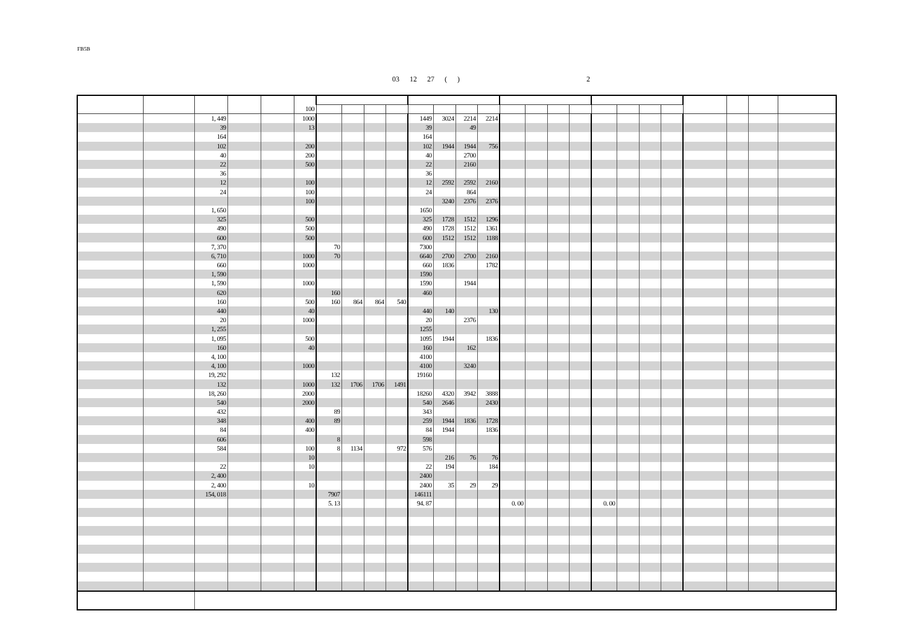FB5B
03 12 27 ( ) 2
| | | | | | 100 | | | | | | | | | | | | | | | | | | | | |
| --- | --- | --- | --- | --- | --- | --- | --- | --- | --- | --- | --- | --- | --- | --- | --- | --- | --- | --- | --- | --- | --- | --- | --- | --- | --- |
| | | 1, 449 | | | 1000 | | | | | 1449 | 3024 | 2214 | 2214 | | | | | | | | | | | | |
| | | 39 | | | 13 | | | | | 39 | | 49 | | | | | | | | | | | | | |
| | | 164 | | | | | | | | 164 | | | | | | | | | | | | | | | |
| | | 102 | | | 200 | | | | | 102 | 1944 | 1944 | 756 | | | | | | | | | | | | |
| | | 40 | | | 200 | | | | | 40 | | 2700 | | | | | | | | | | | | | |
| | | 22 | | | 500 | | | | | 22 | | 2160 | | | | | | | | | | | | | |
| | | 36 | | | | | | | | 36 | | | | | | | | | | | | | | | |
| | | 12 | | | 100 | | | | | 12 | 2592 | 2592 | 2160 | | | | | | | | | | | | |
| | | 24 | | | 100 | | | | | 24 | | 864 | | | | | | | | | | | | | |
| | | | | | 100 | | | | | | 3240 | 2376 | 2376 | | | | | | | | | | | | |
| | | 1, 650 | | | | | | | | 1650 | | | | | | | | | | | | | | | |
| | | 325 | | | 500 | | | | | 325 | 1728 | 1512 | 1296 | | | | | | | | | | | | |
| | | 490 | | | 500 | | | | | 490 | 1728 | 1512 | 1361 | | | | | | | | | | | | |
| | | 600 | | | 500 | | | | | 600 | 1512 | 1512 | 1188 | | | | | | | | | | | | |
| | | 7, 370 | | | | 70 | | | | 7300 | | | | | | | | | | | | | | | |
| | | 6, 710 | | | 1000 | 70 | | | | 6640 | 2700 | 2700 | 2160 | | | | | | | | | | | | |
| | | 660 | | | 1000 | | | | | 660 | 1836 | | 1782 | | | | | | | | | | | | |
| | | 1, 590 | | | | | | | | 1590 | | | | | | | | | | | | | | | |
| | | 1, 590 | | | 1000 | | | | | 1590 | | 1944 | | | | | | | | | | | | | |
| | | 620 | | | | 160 | | | | 460 | | | | | | | | | | | | | | | |
| | | 160 | | | 500 | 160 | 864 | 864 | 540 | | | | | | | | | | | | | | | | |
| | | 440 | | | 40 | | | | | 440 | 140 | | 130 | | | | | | | | | | | | |
| | | 20 | | | 1000 | | | | | 20 | | 2376 | | | | | | | | | | | | | |
| | | 1, 255 | | | | | | | | 1255 | | | | | | | | | | | | | | | |
| | | 1, 095 | | | 500 | | | | | 1095 | 1944 | | 1836 | | | | | | | | | | | | |
| | | 160 | | | 40 | | | | | 160 | | 162 | | | | | | | | | | | | | |
| | | 4, 100 | | | | | | | | 4100 | | | | | | | | | | | | | | | |
| | | 4, 100 | | | 1000 | | | | | 4100 | | 3240 | | | | | | | | | | | | | |
| | | 19, 292 | | | | 132 | | | | 19160 | | | | | | | | | | | | | | | |
| | | 132 | | | 1000 | 132 | 1706 | 1706 | 1491 | | | | | | | | | | | | | | | | |
| | | 18, 260 | | | 2000 | | | | | 18260 | 4320 | 3942 | 3888 | | | | | | | | | | | | |
| | | 540 | | | 2000 | | | | | 540 | 2646 | | 2430 | | | | | | | | | | | | |
| | | 432 | | | | 89 | | | | 343 | | | | | | | | | | | | | | | |
| | | 348 | | | 400 | 89 | | | | 259 | 1944 | 1836 | 1728 | | | | | | | | | | | | |
| | | 84 | | | 400 | | | | | 84 | 1944 | | 1836 | | | | | | | | | | | | |
| | | 606 | | | | 8 | | | | 598 | | | | | | | | | | | | | | | |
| | | 584 | | | 100 | 8 | 1134 | | 972 | 576 | | | | | | | | | | | | | | | |
| | | | | | 10 | | | | | | 216 | 76 | 76 | | | | | | | | | | | | |
| | | 22 | | | 10 | | | | | 22 | 194 | | 184 | | | | | | | | | | | | |
| | | 2, 400 | | | | | | | | 2400 | | | | | | | | | | | | | | | |
| | | 2, 400 | | | 10 | | | | | 2400 | 35 | 29 | 29 | | | | | | | | | | | | |
| | | 154, 018 | | | | 7907 | | | | 146111 | | | | | | | | | | | | | | | |
| | | | | | | 5. 13 | | | | 94. 87 | | | | 0. 00 | | | | 0. 00 | | | | | | | |